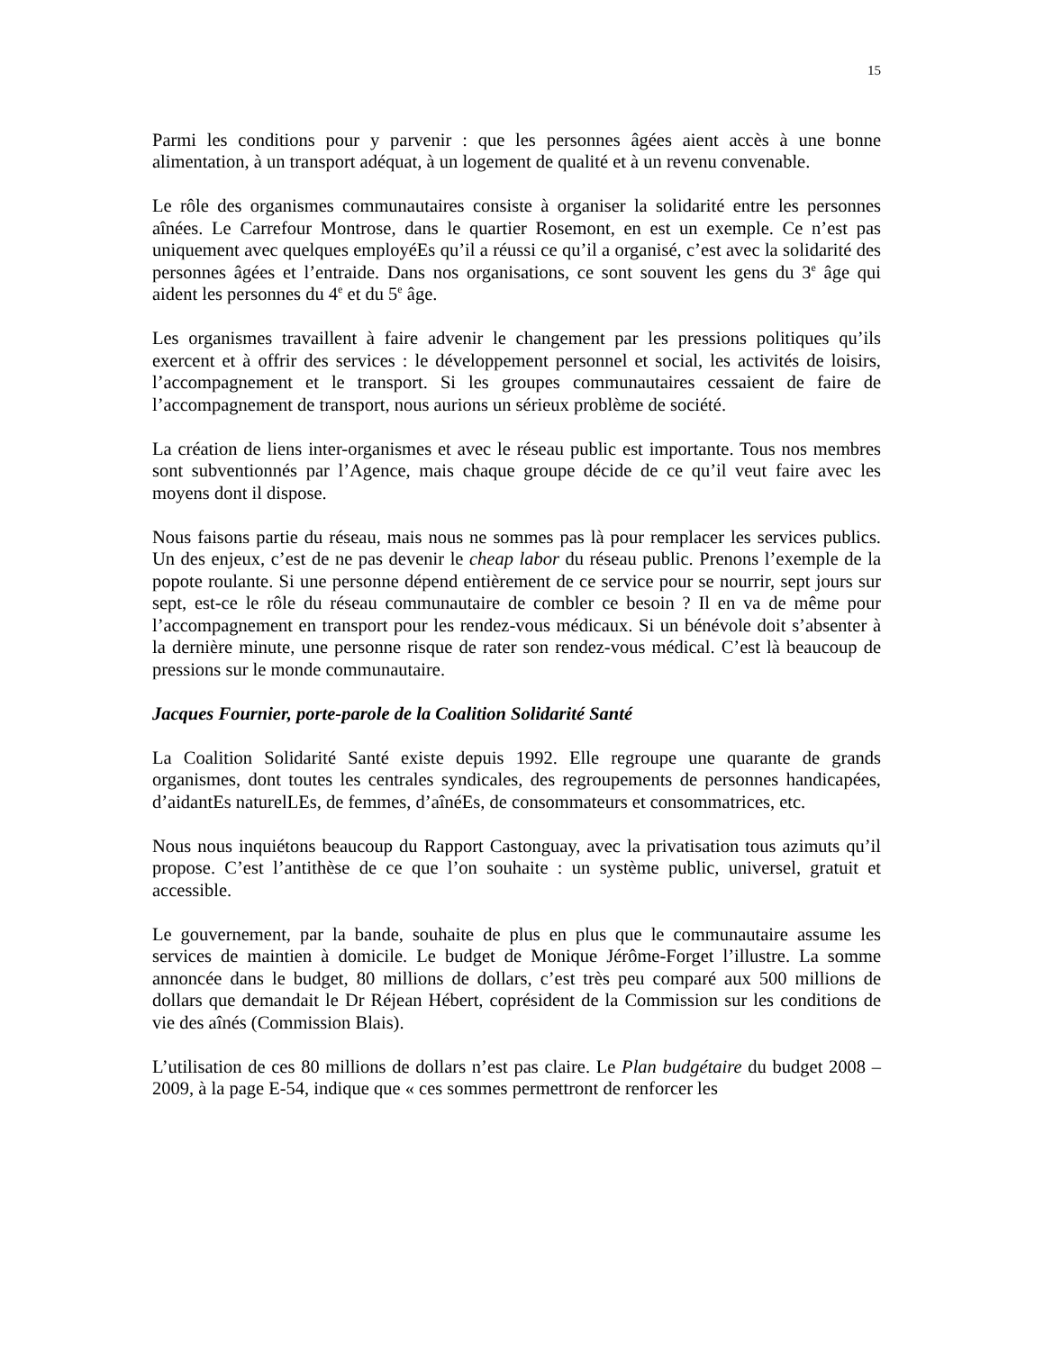15
Parmi les conditions pour y parvenir : que les personnes âgées aient accès à une bonne alimentation, à un transport adéquat, à un logement de qualité et à un revenu convenable.
Le rôle des organismes communautaires consiste à organiser la solidarité entre les personnes aînées. Le Carrefour Montrose, dans le quartier Rosemont, en est un exemple. Ce n’est pas uniquement avec quelques employéEs qu’il a réussi ce qu’il a organisé, c’est avec la solidarité des personnes âgées et l’entraide. Dans nos organisations, ce sont souvent les gens du 3<sup>e</sup> âge qui aident les personnes du 4<sup>e</sup> et du 5<sup>e</sup> âge.
Les organismes travaillent à faire advenir le changement par les pressions politiques qu’ils exercent et à offrir des services : le développement personnel et social, les activités de loisirs, l’accompagnement et le transport. Si les groupes communautaires cessaient de faire de l’accompagnement de transport, nous aurions un sérieux problème de société.
La création de liens inter-organismes et avec le réseau public est importante. Tous nos membres sont subventionnés par l’Agence, mais chaque groupe décide de ce qu’il veut faire avec les moyens dont il dispose.
Nous faisons partie du réseau, mais nous ne sommes pas là pour remplacer les services publics. Un des enjeux, c’est de ne pas devenir le cheap labor du réseau public. Prenons l’exemple de la popote roulante. Si une personne dépend entièrement de ce service pour se nourrir, sept jours sur sept, est-ce le rôle du réseau communautaire de combler ce besoin ? Il en va de même pour l’accompagnement en transport pour les rendez-vous médicaux. Si un bénévole doit s’absenter à la dernière minute, une personne risque de rater son rendez-vous médical. C’est là beaucoup de pressions sur le monde communautaire.
Jacques Fournier, porte-parole de la Coalition Solidarité Santé
La Coalition Solidarité Santé existe depuis 1992. Elle regroupe une quarante de grands organismes, dont toutes les centrales syndicales, des regroupements de personnes handicapées, d’aidantEs naturelLEs, de femmes, d’aînéEs, de consommateurs et consommatrices, etc.
Nous nous inquiétons beaucoup du Rapport Castonguay, avec la privatisation tous azimuts qu’il propose. C’est l’antithèse de ce que l’on souhaite : un système public, universel, gratuit et accessible.
Le gouvernement, par la bande, souhaite de plus en plus que le communautaire assume les services de maintien à domicile. Le budget de Monique Jérôme-Forget l’illustre. La somme annoncée dans le budget, 80 millions de dollars, c’est très peu comparé aux 500 millions de dollars que demandait le Dr Réjean Hébert, coprésident de la Commission sur les conditions de vie des aînés (Commission Blais).
L’utilisation de ces 80 millions de dollars n’est pas claire. Le Plan budgétaire du budget 2008 – 2009, à la page E-54, indique que « ces sommes permettront de renforcer les